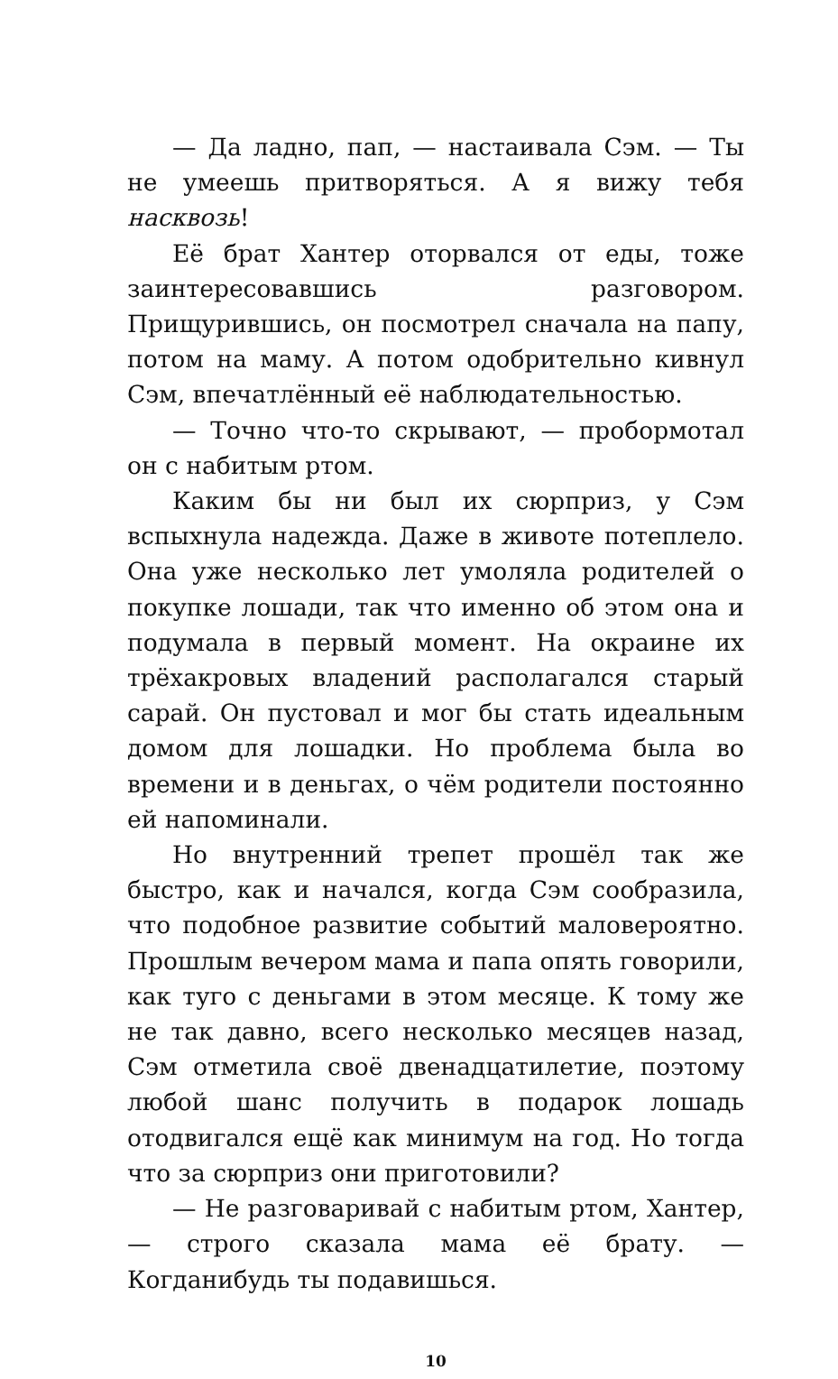— Да ладно, пап, — настаивала Сэм. — Ты не умеешь притворяться. А я вижу тебя насквозь!
Её брат Хантер оторвался от еды, тоже заинтересовавшись разговором. Прищурившись, он посмотрел сначала на папу, потом на маму. А потом одобрительно кивнул Сэм, впечатлённый её наблюдательностью.
— Точно что-то скрывают, — пробормотал он с набитым ртом.
Каким бы ни был их сюрприз, у Сэм вспыхнула надежда. Даже в животе потеплело. Она уже несколько лет умоляла родителей о покупке лошади, так что именно об этом она и подумала в первый момент. На окраине их трёхакровых владений располагался старый сарай. Он пустовал и мог бы стать идеальным домом для лошадки. Но проблема была во времени и в деньгах, о чём родители постоянно ей напоминали.
Но внутренний трепет прошёл так же быстро, как и начался, когда Сэм сообразила, что подобное развитие событий маловероятно. Прошлым вечером мама и папа опять говорили, как туго с деньгами в этом месяце. К тому же не так давно, всего несколько месяцев назад, Сэм отметила своё двенадцатилетие, поэтому любой шанс получить в подарок лошадь отодвигался ещё как минимум на год. Но тогда что за сюрприз они приготовили?
— Не разговаривай с набитым ртом, Хантер, — строго сказала мама её брату. — Когданибудь ты подавишься.
10